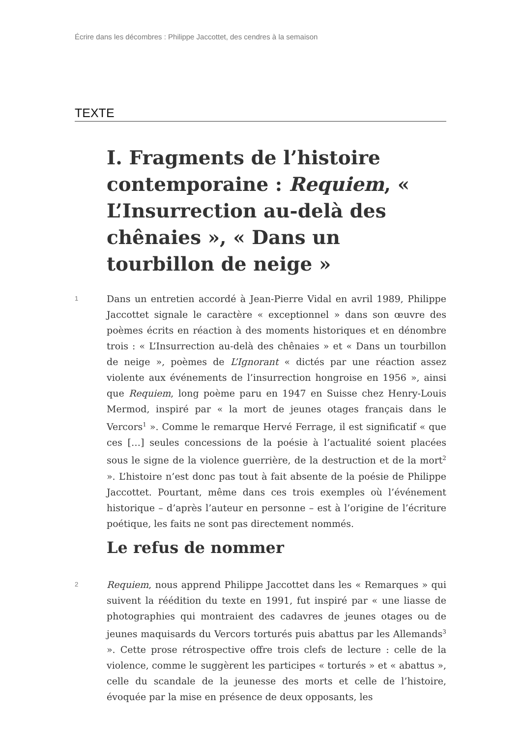Écrire dans les décombres : Philippe Jaccottet, des cendres à la semaison
TEXTE
I. Fragments de l’histoire contemporaine : Requiem, « L’Insurrection au-delà des chênaies », « Dans un tourbillon de neige »
1
Dans un entretien accordé à Jean-Pierre Vidal en avril 1989, Philippe Jaccottet signale le caractère « exceptionnel » dans son œuvre des poèmes écrits en réaction à des moments historiques et en dénombre trois : « L’Insurrection au-delà des chênaies » et « Dans un tourbillon de neige », poèmes de L’Ignorant « dictés par une réaction assez violente aux événements de l’insurrection hongroise en 1956 », ainsi que Requiem, long poème paru en 1947 en Suisse chez Henry-Louis Mermod, inspiré par « la mort de jeunes otages français dans le Vercors<sup>1</sup> ». Comme le remarque Hervé Ferrage, il est significatif « que ces […] seules concessions de la poésie à l’actualité soient placées sous le signe de la violence guerrière, de la destruction et de la mort<sup>2</sup> ». L’histoire n’est donc pas tout à fait absente de la poésie de Philippe Jaccottet. Pourtant, même dans ces trois exemples où l’événement historique – d’après l’auteur en personne – est à l’origine de l’écriture poétique, les faits ne sont pas directement nommés.
Le refus de nommer
2
Requiem, nous apprend Philippe Jaccottet dans les « Remarques » qui suivent la réédition du texte en 1991, fut inspiré par « une liasse de photographies qui montraient des cadavres de jeunes otages ou de jeunes maquisards du Vercors torturés puis abattus par les Allemands<sup>3</sup> ». Cette prose rétrospective offre trois clefs de lecture : celle de la violence, comme le suggèrent les participes « torturés » et « abattus », celle du scandale de la jeunesse des morts et celle de l’histoire, évoquée par la mise en présence de deux opposants, les